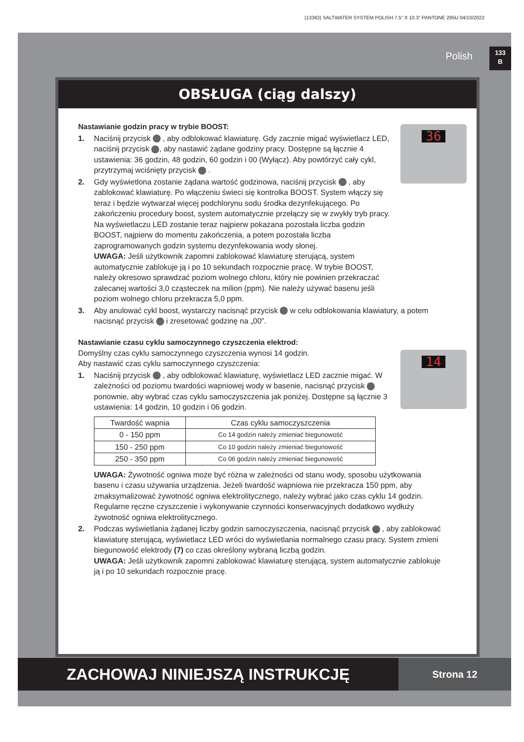(133IO) SALTWATER SYSTEM POLISH 7.5” X 10.3” PANTONE 295U 04/10/2022
Polish
133
B
OBSŁUGA (ciąg dalszy)
Nastawianie godzin pracy w trybie BOOST:
36
1. Naciśnij przycisk , aby odblokować klawiaturę. Gdy zacznie migać wyświetlacz LED, naciśnij przycisk , aby nastawić żądane godziny pracy. Dostępne są łącznie 4 ustawienia: 36 godzin, 48 godzin, 60 godzin i 00 (Wyłącz). Aby powtórzyć cały cykl, przytrzymaj wciśnięty przycisk .
2. Gdy wyświetlona zostanie żądana wartość godzinowa, naciśnij przycisk , aby zablokować klawiaturę. Po włączeniu świeci się kontrolka BOOST. System włączy się teraz i będzie wytwarzał więcej podchlorynu sodu środka dezynfekującego. Po zakończeniu procedury boost, system automatycznie przełączy się w zwykły tryb pracy. Na wyświetlaczu LED zostanie teraz najpierw pokazana pozostała liczba godzin BOOST, najpierw do momentu zakończenia, a potem pozostała liczba zaprogramowanych godzin systemu dezynfekowania wody słonej.
UWAGA: Jeśli użytkownik zapomni zablokować klawiaturę sterującą, system automatycznie zablokuje ją i po 10 sekundach rozpocznie pracę. W trybie BOOST, należy okresowo sprawdzać poziom wolnego chloru, który nie powinien przekraczać zalecanej wartości 3,0 cząsteczek na milion (ppm). Nie należy używać basenu jeśli poziom wolnego chloru przekracza 5,0 ppm.
3. Aby anulować cykl boost, wystarczy nacisnąć przycisk w celu odblokowania klawiatury, a potem nacisnąć przycisk i zresetować godzinę na „00”.
Nastawianie czasu cyklu samoczynnego czyszczenia elektrod:
14
Domyślny czas cyklu samoczynnego czyszczenia wynosi 14 godzin.
Aby nastawić czas cyklu samoczynnego czyszczenia:
1. Naciśnij przycisk , aby odblokować klawiaturę, wyświetlacz LED zacznie migać. W zależności od poziomu twardości wapniowej wody w basenie, nacisnąć przycisk ponownie, aby wybrać czas cyklu samoczyszczenia jak poniżej. Dostępne są łącznie 3 ustawienia: 14 godzin, 10 godzin i 06 godzin.
| Twardość wapnia | Czas cyklu samoczyszczenia |
| --- | --- |
| 0 - 150 ppm | Co 14 godzin należy zmieniać biegunowość |
| 150 - 250 ppm | Co 10 godzin należy zmieniać biegunowość |
| 250 - 350 ppm | Co 06 godzin należy zmieniać biegunowość |
UWAGA: Żywotność ogniwa może być różna w zależności od stanu wody, sposobu użytkowania basenu i czasu używania urządzenia. Jeżeli twardość wapniowa nie przekracza 150 ppm, aby zmaksymalizować żywotność ogniwa elektrolitycznego, należy wybrać jako czas cyklu 14 godzin. Regularne ręczne czyszczenie i wykonywanie czynności konserwacyjnych dodatkowo wydłuży żywotność ogniwa elektrolitycznego.
2. Podczas wyświetlania żądanej liczby godzin samoczyszczenia, nacisnąć przycisk , aby zablokować klawiaturę sterującą, wyświetlacz LED wróci do wyświetlania normalnego czasu pracy. System zmieni biegunowość elektrody (7) co czas określony wybraną liczbą godzin.
UWAGA: Jeśli użytkownik zapomni zablokować klawiaturę sterującą, system automatycznie zablokuje ją i po 10 sekundach rozpocznie pracę.
ZACHOWAJ NINIEJSZĄ INSTRUKCJĘ
Strona 12